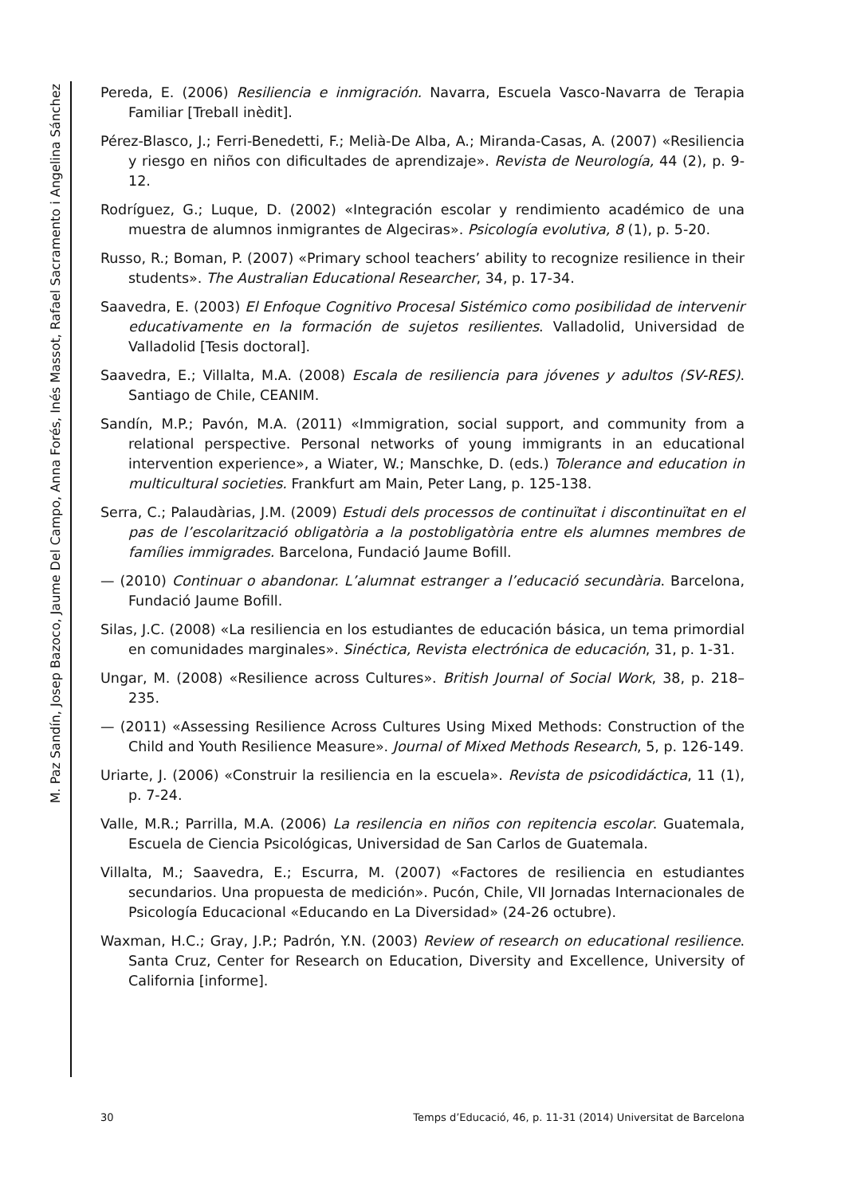M. Paz Sandín, Josep Bazoco, Jaume Del Campo, Anna Forés, Inés Massot, Rafael Sacramento i Angelina Sánchez
Pereda, E. (2006) Resiliencia e inmigración. Navarra, Escuela Vasco-Navarra de Terapia Familiar [Treball inèdit].
Pérez-Blasco, J.; Ferri-Benedetti, F.; Melià-De Alba, A.; Miranda-Casas, A. (2007) «Resiliencia y riesgo en niños con dificultades de aprendizaje». Revista de Neurología, 44 (2), p. 9-12.
Rodríguez, G.; Luque, D. (2002) «Integración escolar y rendimiento académico de una muestra de alumnos inmigrantes de Algeciras». Psicología evolutiva, 8 (1), p. 5-20.
Russo, R.; Boman, P. (2007) «Primary school teachers’ ability to recognize resilience in their students». The Australian Educational Researcher, 34, p. 17-34.
Saavedra, E. (2003) El Enfoque Cognitivo Procesal Sistémico como posibilidad de intervenir educativamente en la formación de sujetos resilientes. Valladolid, Universidad de Valladolid [Tesis doctoral].
Saavedra, E.; Villalta, M.A. (2008) Escala de resiliencia para jóvenes y adultos (SV-RES). Santiago de Chile, CEANIM.
Sandín, M.P.; Pavón, M.A. (2011) «Immigration, social support, and community from a relational perspective. Personal networks of young immigrants in an educational intervention experience», a Wiater, W.; Manschke, D. (eds.) Tolerance and education in multicultural societies. Frankfurt am Main, Peter Lang, p. 125-138.
Serra, C.; Palaudàrias, J.M. (2009) Estudi dels processos de continuïtat i discontinuïtat en el pas de l’escolarització obligatòria a la postobligatòria entre els alumnes membres de famílies immigrades. Barcelona, Fundació Jaume Bofill.
— (2010) Continuar o abandonar. L’alumnat estranger a l’educació secundària. Barcelona, Fundació Jaume Bofill.
Silas, J.C. (2008) «La resiliencia en los estudiantes de educación básica, un tema primordial en comunidades marginales». Sinéctica, Revista electrónica de educación, 31, p. 1-31.
Ungar, M. (2008) «Resilience across Cultures». British Journal of Social Work, 38, p. 218–235.
— (2011) «Assessing Resilience Across Cultures Using Mixed Methods: Construction of the Child and Youth Resilience Measure». Journal of Mixed Methods Research, 5, p. 126-149.
Uriarte, J. (2006) «Construir la resiliencia en la escuela». Revista de psicodidáctica, 11 (1), p. 7-24.
Valle, M.R.; Parrilla, M.A. (2006) La resilencia en niños con repitencia escolar. Guatemala, Escuela de Ciencia Psicológicas, Universidad de San Carlos de Guatemala.
Villalta, M.; Saavedra, E.; Escurra, M. (2007) «Factores de resiliencia en estudiantes secundarios. Una propuesta de medición». Pucón, Chile, VII Jornadas Internacionales de Psicología Educacional «Educando en La Diversidad» (24-26 octubre).
Waxman, H.C.; Gray, J.P.; Padrón, Y.N. (2003) Review of research on educational resilience. Santa Cruz, Center for Research on Education, Diversity and Excellence, University of California [informe].
30 Temps d’Educació, 46, p. 11-31 (2014) Universitat de Barcelona